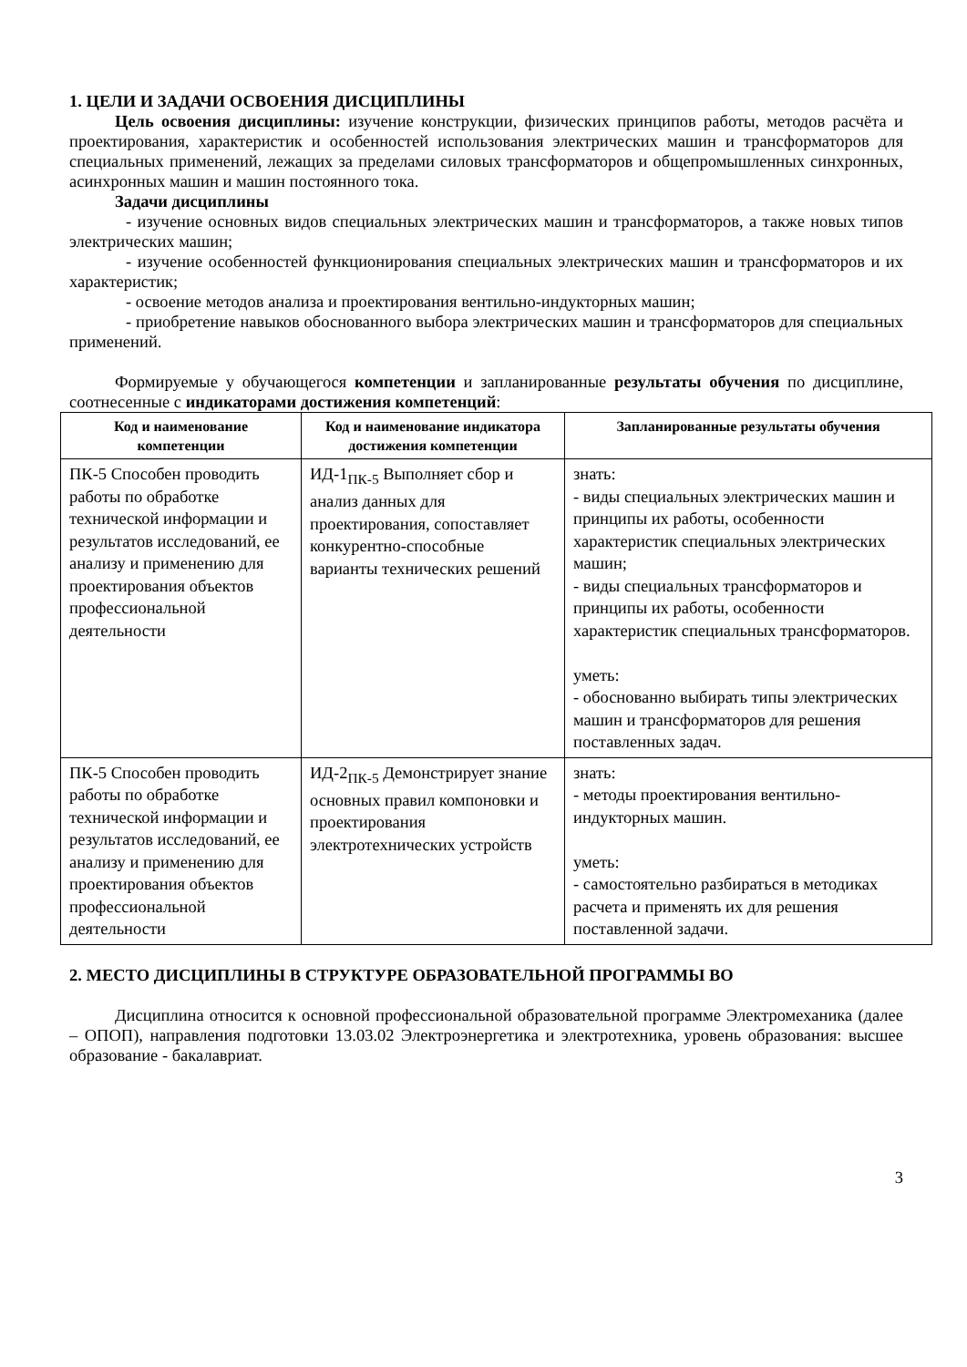1. ЦЕЛИ И ЗАДАЧИ ОСВОЕНИЯ ДИСЦИПЛИНЫ
Цель освоения дисциплины: изучение конструкции, физических принципов работы, методов расчёта и проектирования, характеристик и особенностей использования электрических машин и трансформаторов для специальных применений, лежащих за пределами силовых трансформаторов и общепромышленных синхронных, асинхронных машин и машин постоянного тока.
Задачи дисциплины
- изучение основных видов специальных электрических машин и трансформаторов, а также новых типов электрических машин;
- изучение особенностей функционирования специальных электрических машин и трансформаторов и их характеристик;
- освоение методов анализа и проектирования вентильно-индукторных машин;
- приобретение навыков обоснованного выбора электрических машин и трансформаторов для специальных применений.
Формируемые у обучающегося компетенции и запланированные результаты обучения по дисциплине, соотнесенные с индикаторами достижения компетенций:
| Код и наименование компетенции | Код и наименование индикатора достижения компетенции | Запланированные результаты обучения |
| --- | --- | --- |
| ПК-5 Способен проводить работы по обработке технической информации и результатов исследований, ее анализу и применению для проектирования объектов профессиональной деятельности | ИД-1<sub>ПК-5</sub> Выполняет сбор и анализ данных для проектирования, сопоставляет конкурентно-способные варианты технических решений | знать: - виды специальных электрических машин и принципы их работы, особенности характеристик специальных электрических машин; - виды специальных трансформаторов и принципы их работы, особенности характеристик специальных трансформаторов. уметь: - обоснованно выбирать типы электрических машин и трансформаторов для решения поставленных задач. |
| ПК-5 Способен проводить работы по обработке технической информации и результатов исследований, ее анализу и применению для проектирования объектов профессиональной деятельности | ИД-2<sub>ПК-5</sub> Демонстрирует знание основных правил компоновки и проектирования электротехнических устройств | знать: - методы проектирования вентильно-индукторных машин. уметь: - самостоятельно разбираться в методиках расчета и применять их для решения поставленной задачи. |
2. МЕСТО ДИСЦИПЛИНЫ В СТРУКТУРЕ ОБРАЗОВАТЕЛЬНОЙ ПРОГРАММЫ ВО
Дисциплина относится к основной профессиональной образовательной программе Электромеханика (далее – ОПОП), направления подготовки 13.03.02 Электроэнергетика и электротехника, уровень образования: высшее образование - бакалавриат.
3